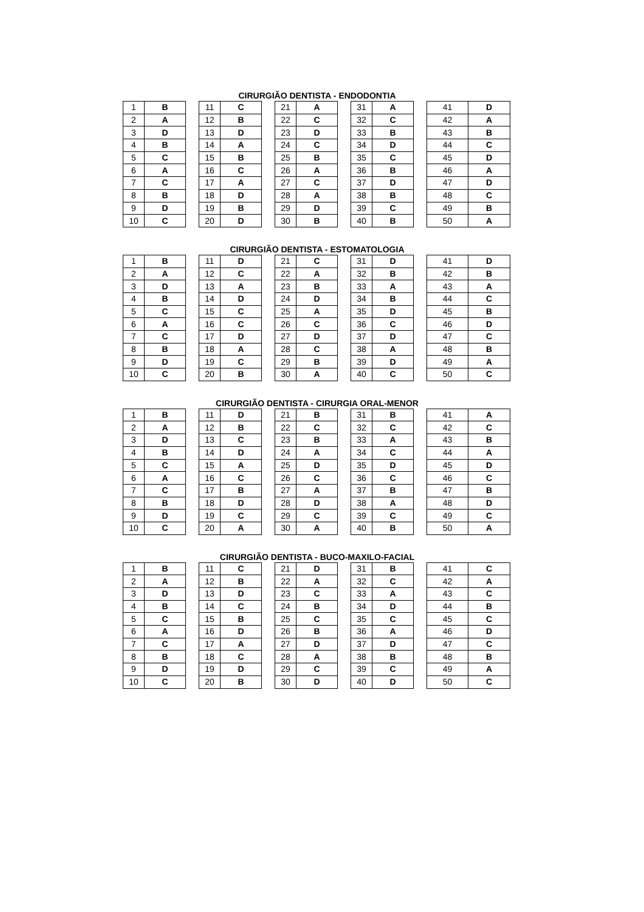CIRURGIÃO DENTISTA - ENDODONTIA
| 1 | B | | 11 | C | | 21 | A | | 31 | A | | 41 | D |
| 2 | A | | 12 | B | | 22 | C | | 32 | C | | 42 | A |
| 3 | D | | 13 | D | | 23 | D | | 33 | B | | 43 | B |
| 4 | B | | 14 | A | | 24 | C | | 34 | D | | 44 | C |
| 5 | C | | 15 | B | | 25 | B | | 35 | C | | 45 | D |
| 6 | A | | 16 | C | | 26 | A | | 36 | B | | 46 | A |
| 7 | C | | 17 | A | | 27 | C | | 37 | D | | 47 | D |
| 8 | B | | 18 | D | | 28 | A | | 38 | B | | 48 | C |
| 9 | D | | 19 | B | | 29 | D | | 39 | C | | 49 | B |
| 10 | C | | 20 | D | | 30 | B | | 40 | B | | 50 | A |
CIRURGIÃO DENTISTA - ESTOMATOLOGIA
| 1 | B | | 11 | D | | 21 | C | | 31 | D | | 41 | D |
| 2 | A | | 12 | C | | 22 | A | | 32 | B | | 42 | B |
| 3 | D | | 13 | A | | 23 | B | | 33 | A | | 43 | A |
| 4 | B | | 14 | D | | 24 | D | | 34 | B | | 44 | C |
| 5 | C | | 15 | C | | 25 | A | | 35 | D | | 45 | B |
| 6 | A | | 16 | C | | 26 | C | | 36 | C | | 46 | D |
| 7 | C | | 17 | D | | 27 | D | | 37 | D | | 47 | C |
| 8 | B | | 18 | A | | 28 | C | | 38 | A | | 48 | B |
| 9 | D | | 19 | C | | 29 | B | | 39 | D | | 49 | A |
| 10 | C | | 20 | B | | 30 | A | | 40 | C | | 50 | C |
CIRURGIÃO DENTISTA - CIRURGIA ORAL-MENOR
| 1 | B | | 11 | D | | 21 | B | | 31 | B | | 41 | A |
| 2 | A | | 12 | B | | 22 | C | | 32 | C | | 42 | C |
| 3 | D | | 13 | C | | 23 | B | | 33 | A | | 43 | B |
| 4 | B | | 14 | D | | 24 | A | | 34 | C | | 44 | A |
| 5 | C | | 15 | A | | 25 | D | | 35 | D | | 45 | D |
| 6 | A | | 16 | C | | 26 | C | | 36 | C | | 46 | C |
| 7 | C | | 17 | B | | 27 | A | | 37 | B | | 47 | B |
| 8 | B | | 18 | D | | 28 | D | | 38 | A | | 48 | D |
| 9 | D | | 19 | C | | 29 | C | | 39 | C | | 49 | C |
| 10 | C | | 20 | A | | 30 | A | | 40 | B | | 50 | A |
CIRURGIÃO DENTISTA - BUCO-MAXILO-FACIAL
| 1 | B | | 11 | C | | 21 | D | | 31 | B | | 41 | C |
| 2 | A | | 12 | B | | 22 | A | | 32 | C | | 42 | A |
| 3 | D | | 13 | D | | 23 | C | | 33 | A | | 43 | C |
| 4 | B | | 14 | C | | 24 | B | | 34 | D | | 44 | B |
| 5 | C | | 15 | B | | 25 | C | | 35 | C | | 45 | C |
| 6 | A | | 16 | D | | 26 | B | | 36 | A | | 46 | D |
| 7 | C | | 17 | A | | 27 | D | | 37 | D | | 47 | C |
| 8 | B | | 18 | C | | 28 | A | | 38 | B | | 48 | B |
| 9 | D | | 19 | D | | 29 | C | | 39 | C | | 49 | A |
| 10 | C | | 20 | B | | 30 | D | | 40 | D | | 50 | C |